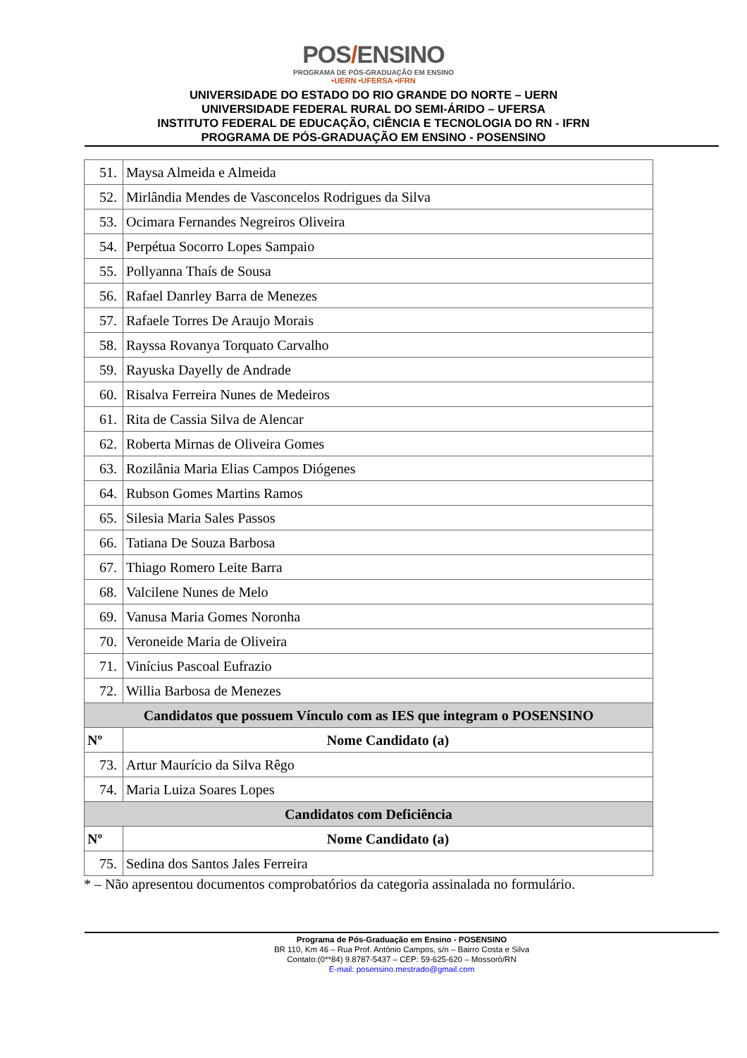POS/ENSINO
PROGRAMA DE PÓS-GRADUAÇÃO EM ENSINO
•UERN •UFERSA •IFRN
UNIVERSIDADE DO ESTADO DO RIO GRANDE DO NORTE – UERN
UNIVERSIDADE FEDERAL RURAL DO SEMI-ÁRIDO – UFERSA
INSTITUTO FEDERAL DE EDUCAÇÃO, CIÊNCIA E TECNOLOGIA DO RN - IFRN
PROGRAMA DE PÓS-GRADUAÇÃO EM ENSINO - POSENSINO
| 51. | Maysa Almeida e Almeida |
| 52. | Mirlândia Mendes de Vasconcelos Rodrigues da Silva |
| 53. | Ocimara Fernandes Negreiros Oliveira |
| 54. | Perpétua Socorro Lopes Sampaio |
| 55. | Pollyanna Thaís de Sousa |
| 56. | Rafael Danrley Barra de Menezes |
| 57. | Rafaele Torres De Araujo Morais |
| 58. | Rayssa Rovanya Torquato Carvalho |
| 59. | Rayuska Dayelly de Andrade |
| 60. | Risalva Ferreira Nunes de Medeiros |
| 61. | Rita de Cassia Silva de Alencar |
| 62. | Roberta Mirnas de Oliveira Gomes |
| 63. | Rozilânia Maria Elias Campos Diógenes |
| 64. | Rubson Gomes Martins Ramos |
| 65. | Silesia Maria Sales Passos |
| 66. | Tatiana De Souza Barbosa |
| 67. | Thiago Romero Leite Barra |
| 68. | Valcilene Nunes de Melo |
| 69. | Vanusa Maria Gomes Noronha |
| 70. | Veroneide Maria de Oliveira |
| 71. | Vinícius Pascoal Eufrazio |
| 72. | Willia Barbosa de Menezes |
| Candidatos que possuem Vínculo com as IES que integram o POSENSINO | |
| Nº | Nome Candidato (a) |
| 73. | Artur Maurício da Silva Rêgo |
| 74. | Maria Luiza Soares Lopes |
| Candidatos com Deficiência | |
| Nº | Nome Candidato (a) |
| 75. | Sedina dos Santos Jales Ferreira |
* – Não apresentou documentos comprobatórios da categoria assinalada no formulário.
Programa de Pós-Graduação em Ensino - POSENSINO
BR 110, Km 46 – Rua Prof. Antônio Campos, s/n – Bairro Costa e Silva
Contato:(0**84) 9.8787-5437 – CEP: 59-625-620 – Mossoró/RN
E-mail: posensino.mestrado@gmail.com